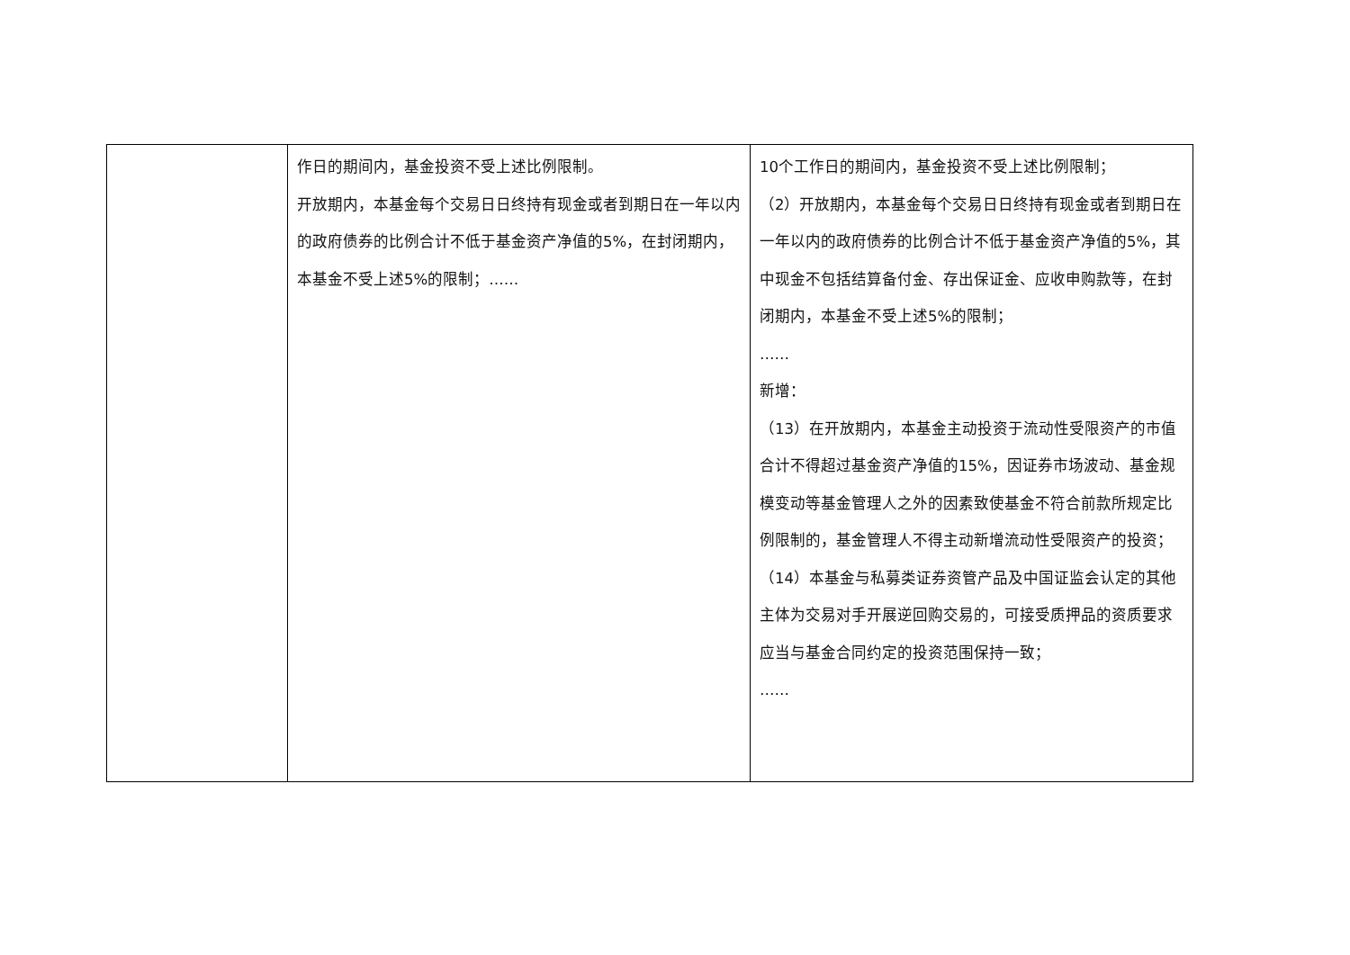| | 作日的期间内，基金投资不受上述比例限制。 开放期内，本基金每个交易日日终持有现金或者到期日在一年以内的政府债券的比例合计不低于基金资产净值的5%，在封闭期内，本基金不受上述5%的限制；…… | 10个工作日的期间内，基金投资不受上述比例限制； （2）开放期内，本基金每个交易日日终持有现金或者到期日在一年以内的政府债券的比例合计不低于基金资产净值的5%，其中现金不包括结算备付金、存出保证金、应收申购款等，在封闭期内，本基金不受上述5%的限制； …… 新增： （13）在开放期内，本基金主动投资于流动性受限资产的市值合计不得超过基金资产净值的15%，因证券市场波动、基金规模变动等基金管理人之外的因素致使基金不符合前款所规定比例限制的，基金管理人不得主动新增流动性受限资产的投资； （14）本基金与私募类证券资管产品及中国证监会认定的其他主体为交易对手开展逆回购交易的，可接受质押品的资质要求应当与基金合同约定的投资范围保持一致； …… |